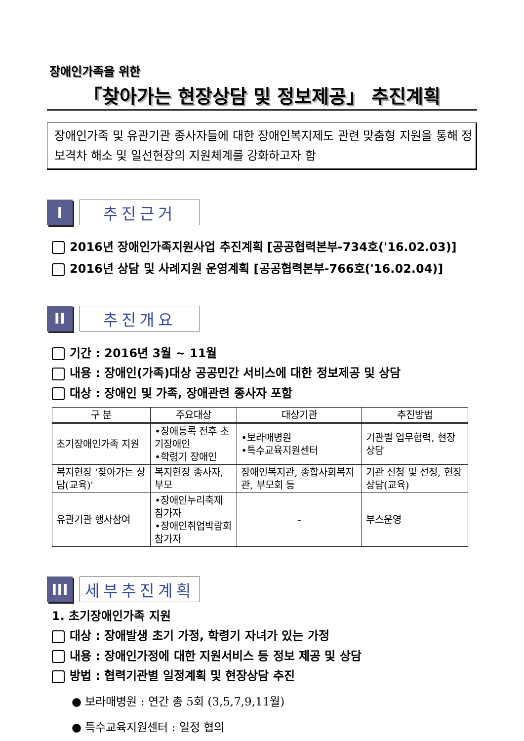장애인가족을 위한
「찾아가는 현장상담 및 정보제공」 추진계획
장애인가족 및 유관기관 종사자들에 대한 장애인복지제도 관련 맞춤형 지원을 통해 정보격차 해소 및 일선현장의 지원체계를 강화하고자 함
I
추진근거
2016년 장애인가족지원사업 추진계획 [공공협력본부-734호('16.02.03)]
2016년 상담 및 사례지원 운영계획 [공공협력본부-766호('16.02.04)]
II
추진개요
기간 : 2016년 3월 ~ 11월
내용 : 장애인(가족)대상 공공민간 서비스에 대한 정보제공 및 상담
대상 : 장애인 및 가족, 장애관련 종사자 포함
| 구 분 | 주요대상 | 대상기관 | 추진방법 |
| --- | --- | --- | --- |
| 초기장애인가족 지원 | •장애등록 전후 초기장애인 •학령기 장애인 | •보라매병원 •특수교육지원센터 | 기관별 업무협력, 현장상담 |
| 복지현장 '찾아가는 상담(교육)' | 복지현장 종사자, 부모 | 장애인복지관, 종합사회복지관, 부모회 등 | 기관 신청 및 선정, 현장상담(교육) |
| 유관기관 행사참여 | •장애인누리축제 참가자 •장애인취업박람회 참가자 | - | 부스운영 |
III
세부추진계획
1. 초기장애인가족 지원
대상 : 장애발생 초기 가정, 학령기 자녀가 있는 가정
내용 : 장애인가정에 대한 지원서비스 등 정보 제공 및 상담
방법 : 협력기관별 일정계획 및 현장상담 추진
● 보라매병원 : 연간 총 5회 (3,5,7,9,11월)
● 특수교육지원센터 : 일정 협의